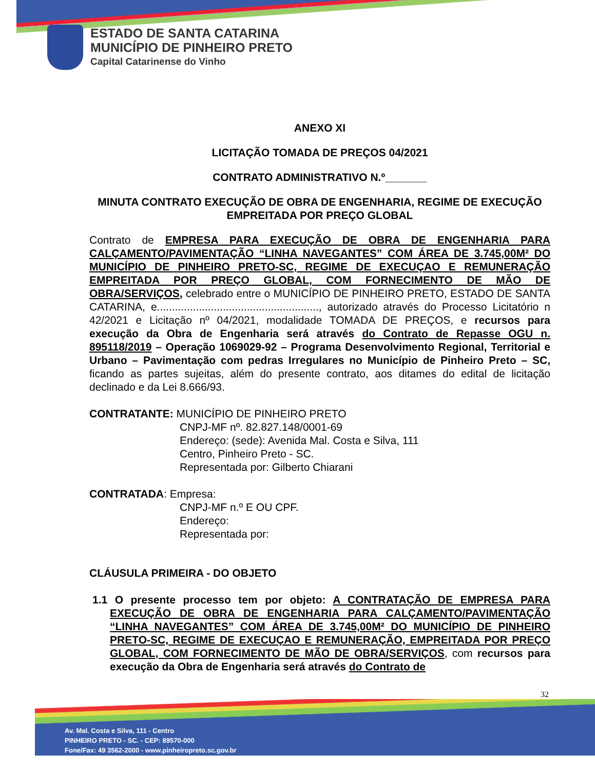ESTADO DE SANTA CATARINA
MUNICÍPIO DE PINHEIRO PRETO
Capital Catarinense do Vinho
ANEXO XI
LICITAÇÃO TOMADA DE PREÇOS 04/2021
CONTRATO ADMINISTRATIVO N.º_______
MINUTA CONTRATO EXECUÇÃO DE OBRA DE ENGENHARIA, REGIME DE EXECUÇÃO EMPREITADA POR PREÇO GLOBAL
Contrato de EMPRESA PARA EXECUÇÃO DE OBRA DE ENGENHARIA PARA CALÇAMENTO/PAVIMENTAÇÃO “LINHA NAVEGANTES” COM ÁREA DE 3.745,00M² DO MUNICÍPIO DE PINHEIRO PRETO-SC, REGIME DE EXECUÇAO E REMUNERAÇÃO EMPREITADA POR PREÇO GLOBAL, COM FORNECIMENTO DE MÃO DE OBRA/SERVIÇOS, celebrado entre o MUNICÍPIO DE PINHEIRO PRETO, ESTADO DE SANTA CATARINA, e......................................................, autorizado através do Processo Licitatório n 42/2021 e Licitação nº 04/2021, modalidade TOMADA DE PREÇOS, e recursos para execução da Obra de Engenharia será através do Contrato de Repasse OGU n. 895118/2019 – Operação 1069029-92 – Programa Desenvolvimento Regional, Territorial e Urbano – Pavimentação com pedras Irregulares no Município de Pinheiro Preto – SC, ficando as partes sujeitas, além do presente contrato, aos ditames do edital de licitação declinado e da Lei 8.666/93.
CONTRATANTE: MUNICÍPIO DE PINHEIRO PRETO
CNPJ-MF nº. 82.827.148/0001-69
Endereço: (sede): Avenida Mal. Costa e Silva, 111
Centro, Pinheiro Preto - SC.
Representada por: Gilberto Chiarani
CONTRATADA: Empresa:
CNPJ-MF n.º E OU CPF.
Endereço:
Representada por:
CLÁUSULA PRIMEIRA - DO OBJETO
1.1 O presente processo tem por objeto: A CONTRATAÇÃO DE EMPRESA PARA EXECUÇÃO DE OBRA DE ENGENHARIA PARA CALÇAMENTO/PAVIMENTAÇÃO “LINHA NAVEGANTES” COM ÁREA DE 3.745,00M² DO MUNICÍPIO DE PINHEIRO PRETO-SC, REGIME DE EXECUÇAO E REMUNERAÇÃO, EMPREITADA POR PREÇO GLOBAL, COM FORNECIMENTO DE MÃO DE OBRA/SERVIÇOS, com recursos para execução da Obra de Engenharia será através do Contrato de
32
Av. Mal. Costa e Silva, 111 - Centro
PINHEIRO PRETO - SC. - CEP: 89570-000
Fone/Fax: 49 3562-2000 - www.pinheiropreto.sc.gov.br